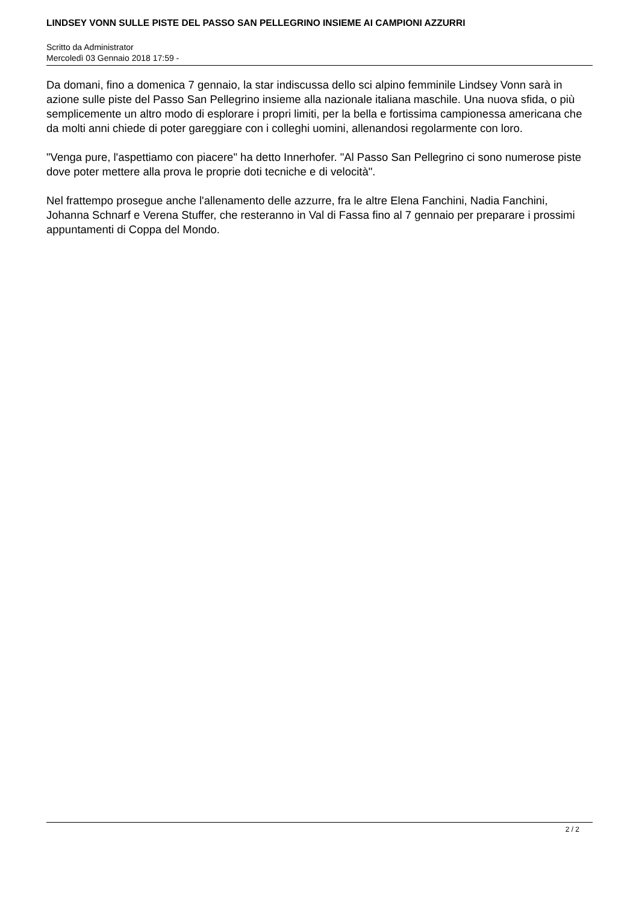LINDSEY VONN SULLE PISTE DEL PASSO SAN PELLEGRINO INSIEME AI CAMPIONI AZZURRI
Scritto da Administrator
Mercoledì 03 Gennaio 2018 17:59 -
Da domani, fino a domenica 7 gennaio, la star indiscussa dello sci alpino femminile Lindsey Vonn sarà in azione sulle piste del Passo San Pellegrino insieme alla nazionale italiana maschile. Una nuova sfida, o più semplicemente un altro modo di esplorare i propri limiti, per la bella e fortissima campionessa americana che da molti anni chiede di poter gareggiare con i colleghi uomini, allenandosi regolarmente con loro.
"Venga pure, l'aspettiamo con piacere" ha detto Innerhofer. "Al Passo San Pellegrino ci sono numerose piste dove poter mettere alla prova le proprie doti tecniche e di velocità".
Nel frattempo prosegue anche l'allenamento delle azzurre, fra le altre Elena Fanchini, Nadia Fanchini, Johanna Schnarf e Verena Stuffer, che resteranno in Val di Fassa fino al 7 gennaio per preparare i prossimi appuntamenti di Coppa del Mondo.
2 / 2